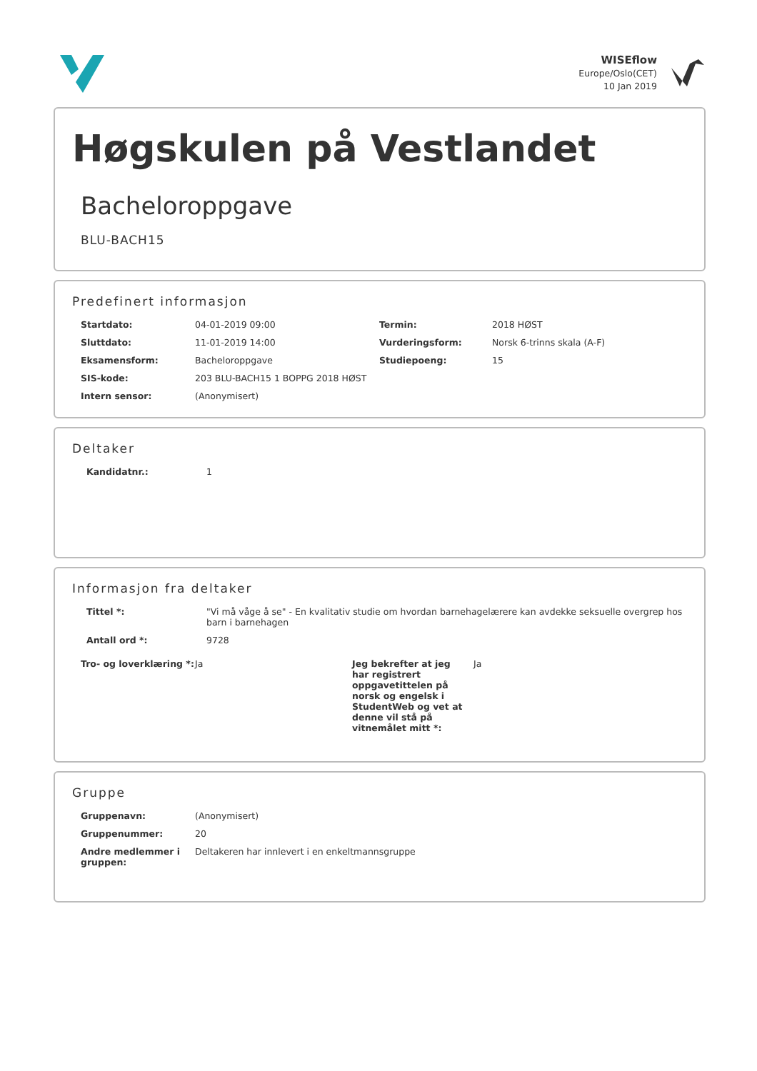WISEflow
Europe/Oslo(CET)
10 Jan 2019
Høgskulen på Vestlandet
Bacheloroppgave
BLU-BACH15
Predefinert informasjon
| Startdato: | 04-01-2019 09:00 | Termin: | 2018 HØST |
| Sluttdato: | 11-01-2019 14:00 | Vurderingsform: | Norsk 6-trinns skala (A-F) |
| Eksamensform: | Bacheloroppgave | Studiepoeng: | 15 |
| SIS-kode: | 203 BLU-BACH15 1 BOPPG 2018 HØST | | |
| Intern sensor: | (Anonymisert) | | |
Deltaker
| Kandidatnr.: | 1 |
Informasjon fra deltaker
| Tittel *: | "Vi må våge å se" - En kvalitativ studie om hvordan barnehagelærere kan avdekke seksuelle overgrep hos barn i barnehagen |
| Antall ord *: | 9728 |
| Tro- og loverklæring *: | Ja | Jeg bekrefter at jeg har registrert oppgavetittelen på norsk og engelsk i StudentWeb og vet at denne vil stå på vitnemålet mitt *: | Ja |
Gruppe
| Gruppenavn: | (Anonymisert) |
| Gruppenummer: | 20 |
| Andre medlemmer i gruppen: | Deltakeren har innlevert i en enkeltmannsgruppe |